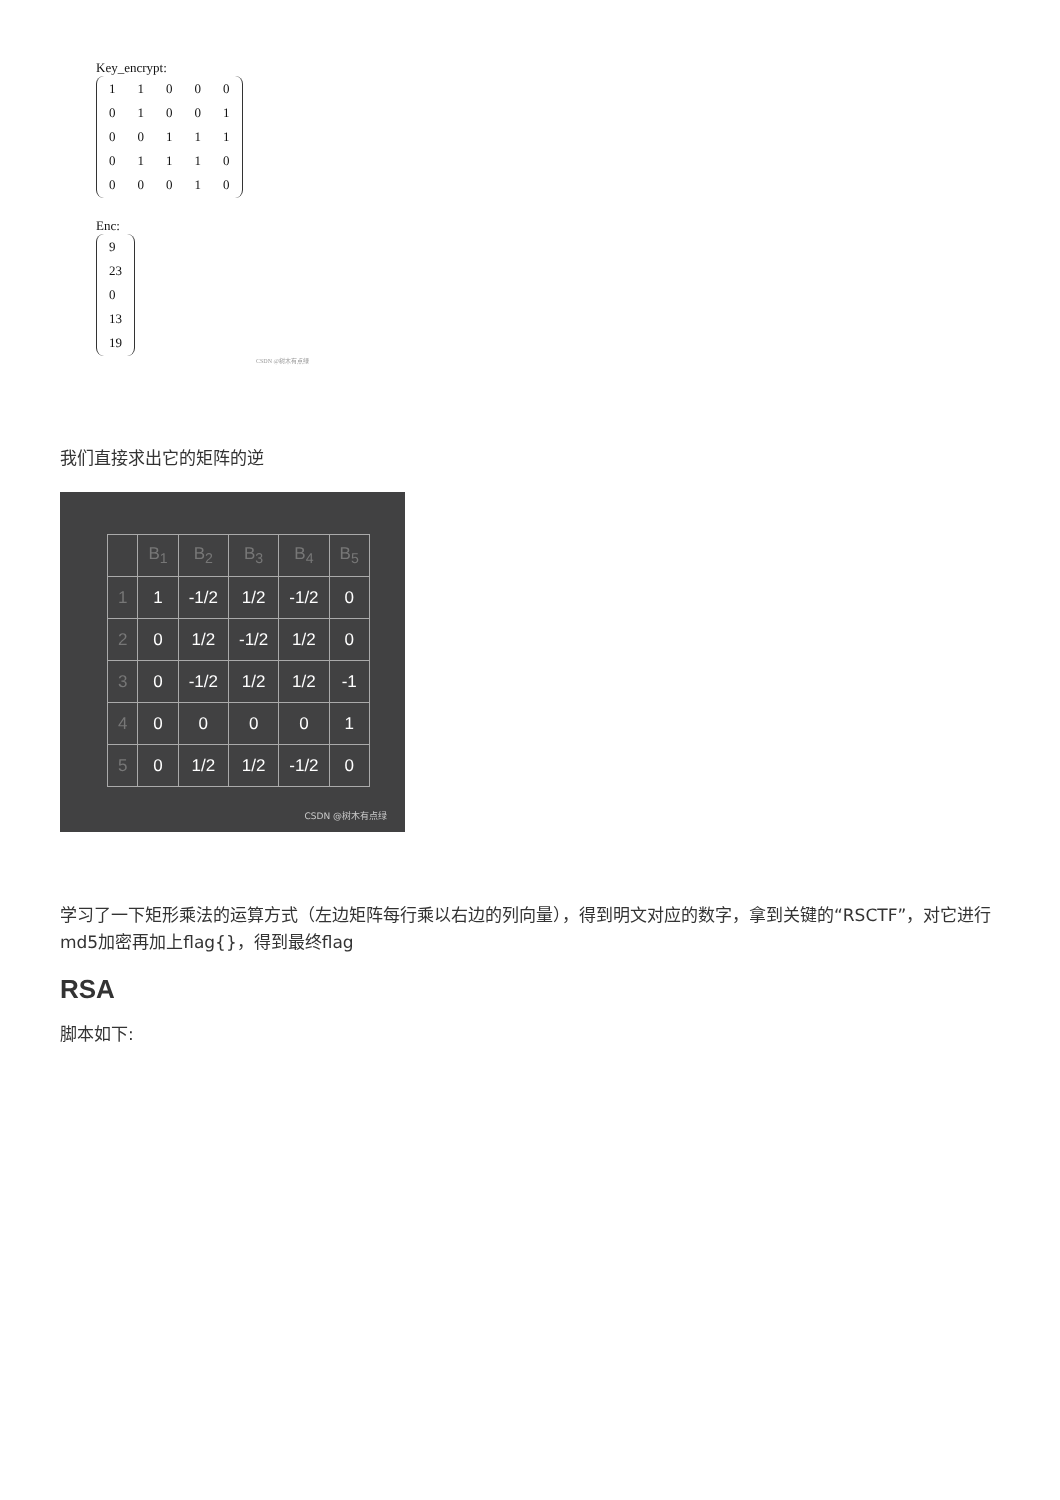Key_encrypt:
| 1 | 1 | 0 | 0 | 0 |
| 0 | 1 | 0 | 0 | 1 |
| 0 | 0 | 1 | 1 | 1 |
| 0 | 1 | 1 | 1 | 0 |
| 0 | 0 | 0 | 1 | 0 |
Enc:
| 9 |
| 23 |
| 0 |
| 13 |
| 19 |
CSDN @树木有点绿
我们直接求出它的矩阵的逆
| | B<sub>1</sub> | B<sub>2</sub> | B<sub>3</sub> | B<sub>4</sub> | B<sub>5</sub> |
| --- | --- | --- | --- | --- | --- |
| 1 | 1 | -1/2 | 1/2 | -1/2 | 0 |
| 2 | 0 | 1/2 | -1/2 | 1/2 | 0 |
| 3 | 0 | -1/2 | 1/2 | 1/2 | -1 |
| 4 | 0 | 0 | 0 | 0 | 1 |
| 5 | 0 | 1/2 | 1/2 | -1/2 | 0 |
CSDN @树木有点绿
学习了一下矩形乘法的运算方式（左边矩阵每行乘以右边的列向量），得到明文对应的数字，拿到关键的“RSCTF”，对它进行md5加密再加上flag{}，得到最终flag
RSA
脚本如下: